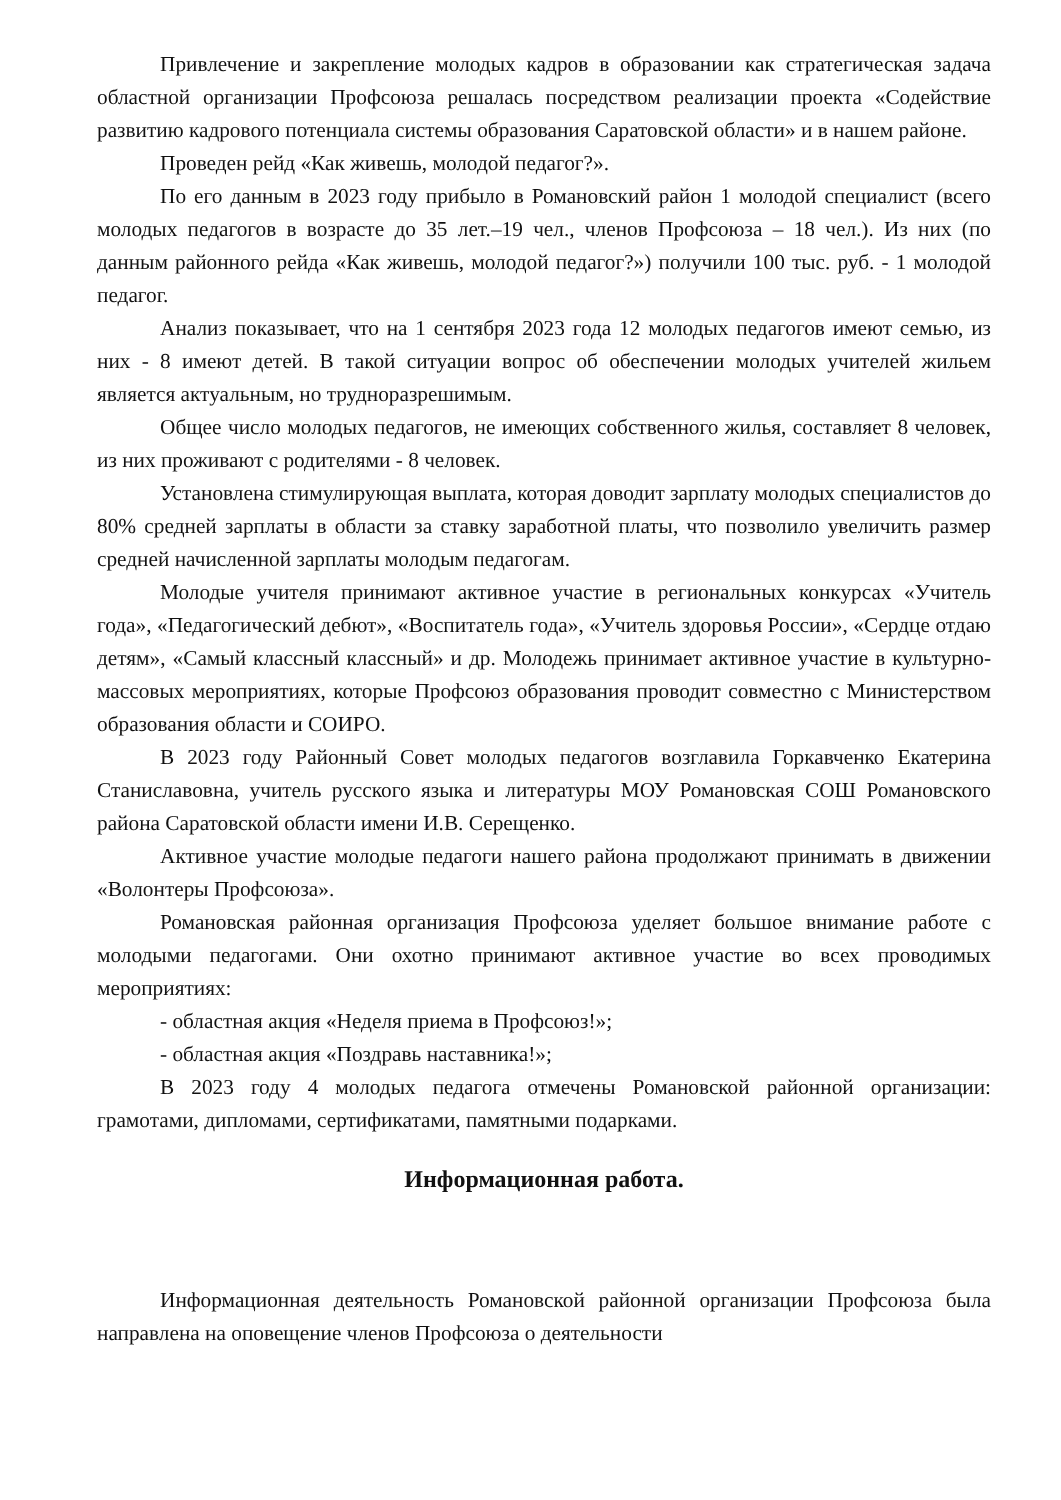Привлечение и закрепление молодых кадров в образовании как стратегическая задача областной организации Профсоюза решалась посредством реализации проекта «Содействие развитию кадрового потенциала системы образования Саратовской области» и в нашем районе.
Проведен рейд «Как живешь, молодой педагог?».
По его данным в 2023 году прибыло в Романовский район 1 молодой специалист (всего молодых педагогов в возрасте до 35 лет.–19 чел., членов Профсоюза – 18 чел.). Из них (по данным районного рейда «Как живешь, молодой педагог?») получили 100 тыс. руб. - 1 молодой педагог.
Анализ показывает, что на 1 сентября 2023 года 12 молодых педагогов имеют семью, из них - 8 имеют детей. В такой ситуации вопрос об обеспечении молодых учителей жильем является актуальным, но трудноразрешимым.
Общее число молодых педагогов, не имеющих собственного жилья, составляет 8 человек, из них проживают с родителями - 8 человек.
Установлена стимулирующая выплата, которая доводит зарплату молодых специалистов до 80% средней зарплаты в области за ставку заработной платы, что позволило увеличить размер средней начисленной зарплаты молодым педагогам.
Молодые учителя принимают активное участие в региональных конкурсах «Учитель года», «Педагогический дебют», «Воспитатель года», «Учитель здоровья России», «Сердце отдаю детям», «Самый классный классный» и др. Молодежь принимает активное участие в культурно-массовых мероприятиях, которые Профсоюз образования проводит совместно с Министерством образования области и СОИРО.
В 2023 году Районный Совет молодых педагогов возглавила Горкавченко Екатерина Станиславовна, учитель русского языка и литературы МОУ Романовская СОШ Романовского района Саратовской области имени И.В. Серещенко.
Активное участие молодые педагоги нашего района продолжают принимать в движении «Волонтеры Профсоюза».
Романовская районная организация Профсоюза уделяет большое внимание работе с молодыми педагогами. Они охотно принимают активное участие во всех проводимых мероприятиях:
- областная акция «Неделя приема в Профсоюз!»;
- областная акция «Поздравь наставника!»;
В 2023 году 4 молодых педагога отмечены Романовской районной организации: грамотами, дипломами, сертификатами, памятными подарками.
Информационная работа.
Информационная деятельность Романовской районной организации Профсоюза была направлена на оповещение членов Профсоюза о деятельности